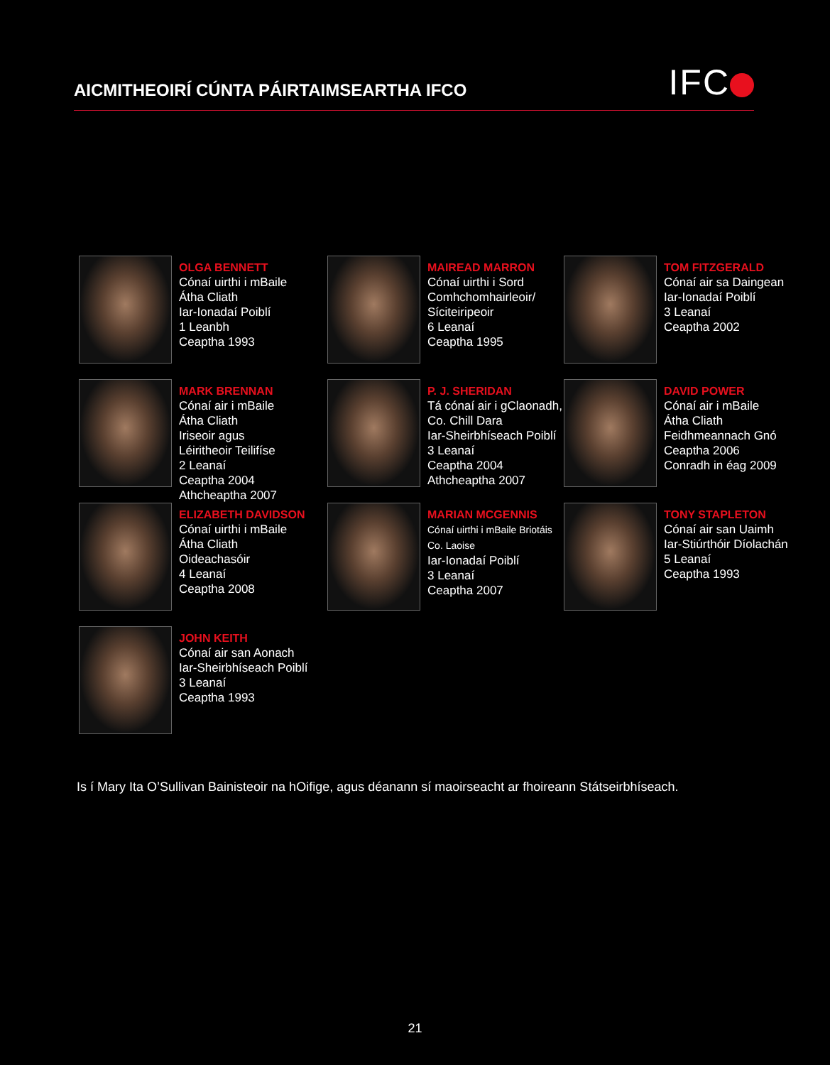AICMITHEOIRÍ CÚNTA PÁIRTAIMSEARTHA IFCO
IFC
OLGA BENNETT
Cónaí uirthi i mBaile
Átha Cliath
Iar-Ionadaí Poiblí
1 Leanbh
Ceaptha 1993
MAIREAD MARRON
Cónaí uirthi i Sord
Comhchomhairleoir/
Síciteiripeoir
6 Leanaí
Ceaptha 1995
TOM FITZGERALD
Cónaí air sa Daingean
Iar-Ionadaí Poiblí
3 Leanaí
Ceaptha 2002
MARK BRENNAN
Cónaí air i mBaile
Átha Cliath
Iriseoir agus
Léiritheoir Teilifíse
2 Leanaí
Ceaptha 2004
Athcheaptha 2007
P. J. SHERIDAN
Tá cónaí air i gClaonadh,
Co. Chill Dara
Iar-Sheirbhíseach Poiblí
3 Leanaí
Ceaptha 2004
Athcheaptha 2007
DAVID POWER
Cónaí air i mBaile
Átha Cliath
Feidhmeannach Gnó
Ceaptha 2006
Conradh in éag 2009
ELIZABETH DAVIDSON
Cónaí uirthi i mBaile
Átha Cliath
Oideachasóir
4 Leanaí
Ceaptha 2008
MARIAN MCGENNIS
Cónaí uirthi i mBaile Briotáis
Co. Laoise
Iar-Ionadaí Poiblí
3 Leanaí
Ceaptha 2007
TONY STAPLETON
Cónaí air san Uaimh
Iar-Stiúrthóir Díolachán
5 Leanaí
Ceaptha 1993
JOHN KEITH
Cónaí air san Aonach
Iar-Sheirbhíseach Poiblí
3 Leanaí
Ceaptha 1993
Is í Mary Ita O’Sullivan Bainisteoir na hOifige, agus déanann sí maoirseacht ar fhoireann Státseirbhíseach.
21